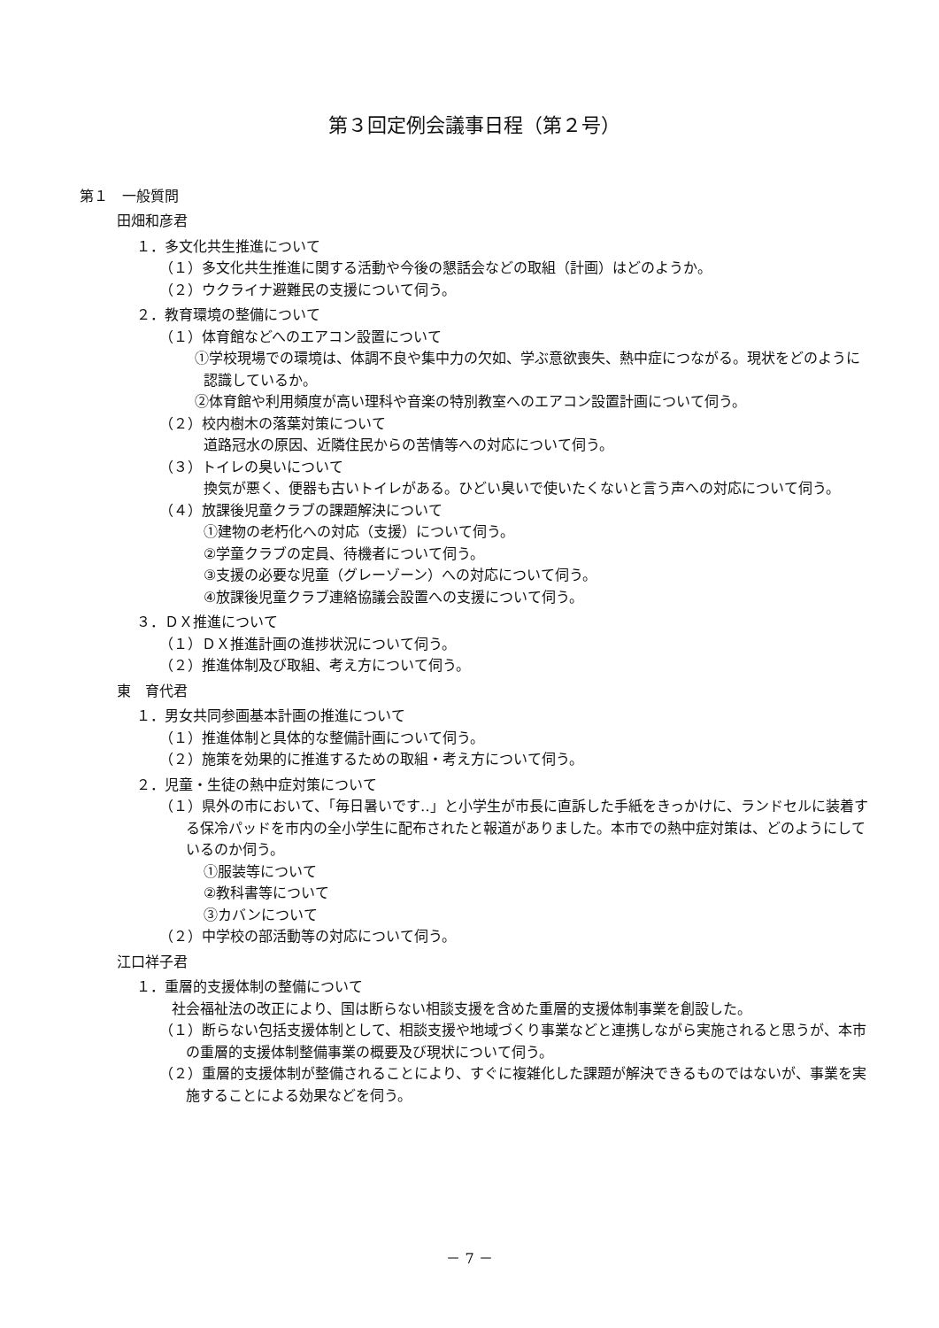第３回定例会議事日程（第２号）
第１　一般質問
田畑和彦君
１．多文化共生推進について
（１）多文化共生推進に関する活動や今後の懇話会などの取組（計画）はどのようか。
（２）ウクライナ避難民の支援について伺う。
２．教育環境の整備について
（１）体育館などへのエアコン設置について
①学校現場での環境は、体調不良や集中力の欠如、学ぶ意欲喪失、熱中症につながる。現状をどのように認識しているか。
②体育館や利用頻度が高い理科や音楽の特別教室へのエアコン設置計画について伺う。
（２）校内樹木の落葉対策について
道路冠水の原因、近隣住民からの苦情等への対応について伺う。
（３）トイレの臭いについて
換気が悪く、便器も古いトイレがある。ひどい臭いで使いたくないと言う声への対応について伺う。
（４）放課後児童クラブの課題解決について
①建物の老朽化への対応（支援）について伺う。
②学童クラブの定員、待機者について伺う。
③支援の必要な児童（グレーゾーン）への対応について伺う。
④放課後児童クラブ連絡協議会設置への支援について伺う。
３．ＤＸ推進について
（１）ＤＸ推進計画の進捗状況について伺う。
（２）推進体制及び取組、考え方について伺う。
東　育代君
１．男女共同参画基本計画の推進について
（１）推進体制と具体的な整備計画について伺う。
（２）施策を効果的に推進するための取組・考え方について伺う。
２．児童・生徒の熱中症対策について
（１）県外の市において、「毎日暑いです‥」と小学生が市長に直訴した手紙をきっかけに、ランドセルに装着する保冷パッドを市内の全小学生に配布されたと報道がありました。本市での熱中症対策は、どのようにしているのか伺う。
①服装等について
②教科書等について
③カバンについて
（２）中学校の部活動等の対応について伺う。
江口祥子君
１．重層的支援体制の整備について
社会福祉法の改正により、国は断らない相談支援を含めた重層的支援体制事業を創設した。
（１）断らない包括支援体制として、相談支援や地域づくり事業などと連携しながら実施されると思うが、本市の重層的支援体制整備事業の概要及び現状について伺う。
（２）重層的支援体制が整備されることにより、すぐに複雑化した課題が解決できるものではないが、事業を実施することによる効果などを伺う。
－ 7 －